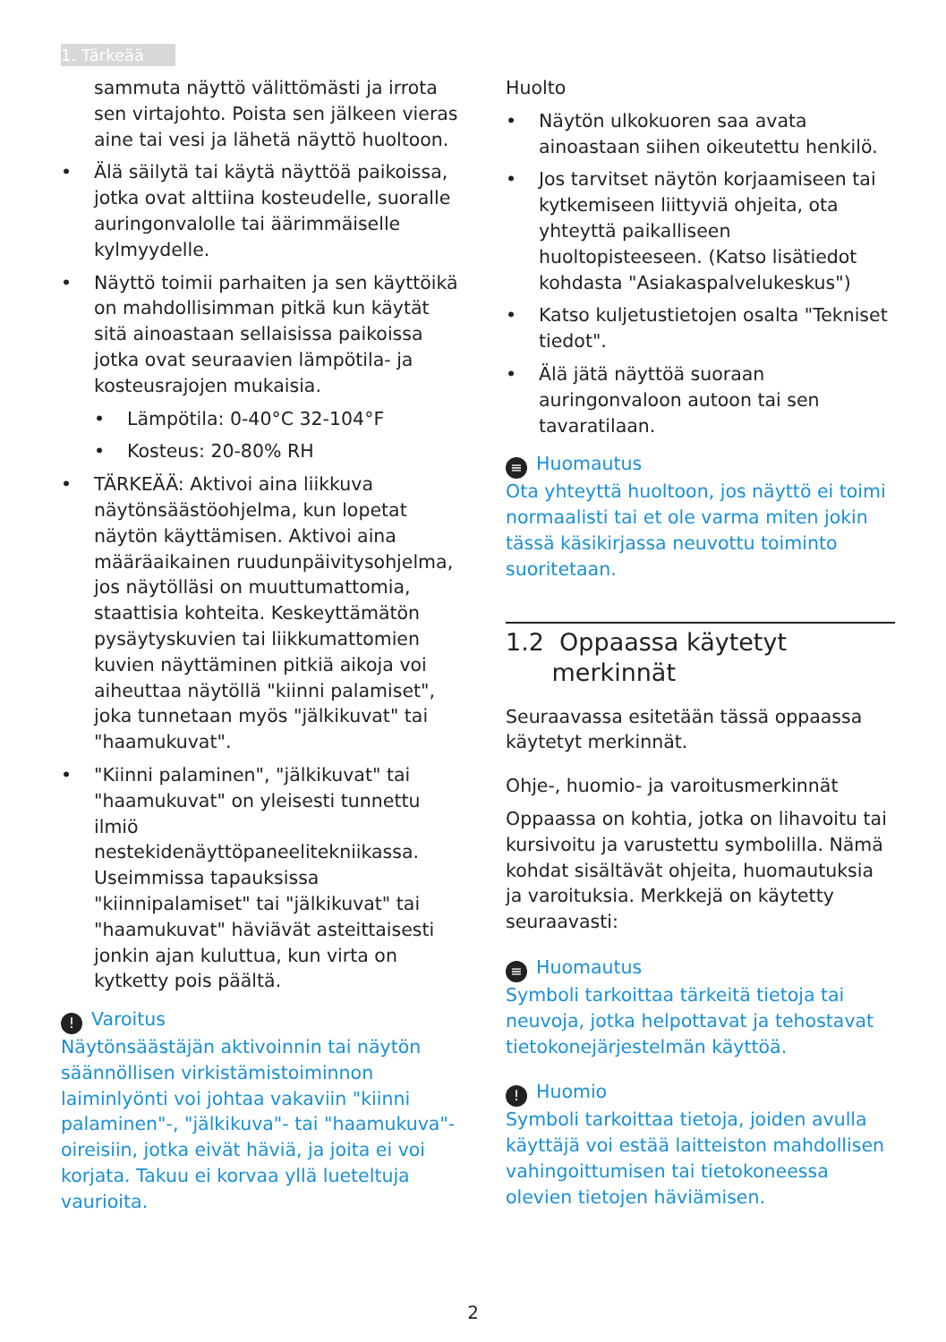1. Tärkeää
sammuta näyttö välittömästi ja irrota sen virtajohto. Poista sen jälkeen vieras aine tai vesi ja lähetä näyttö huoltoon.
• Älä säilytä tai käytä näyttöä paikoissa, jotka ovat alttiina kosteudelle, suoralle auringonvalolle tai äärimmäiselle kylmyydelle.
• Näyttö toimii parhaiten ja sen käyttöikä on mahdollisimman pitkä kun käytät sitä ainoastaan sellaisissa paikoissa jotka ovat seuraavien lämpötila- ja kosteusrajojen mukaisia.
• Lämpötila: 0-40°C 32-104°F
• Kosteus: 20-80% RH
• TÄRKEÄÄ: Aktivoi aina liikkuva näytönsäästöohjelma, kun lopetat näytön käyttämisen. Aktivoi aina määräaikainen ruudunpäivitysohjelma, jos näytölläsi on muuttumattomia, staattisia kohteita. Keskeyttämätön pysäytyskuvien tai liikkumattomien kuvien näyttäminen pitkiä aikoja voi aiheuttaa näytöllä "kiinni palamiset", joka tunnetaan myös "jälkikuvat" tai "haamukuvat".
• "Kiinni palaminen", "jälkikuvat" tai "haamukuvat" on yleisesti tunnettu ilmiö nestekidenäyttöpaneelitekniikassa. Useimmissa tapauksissa "kiinnipalamiset" tai "jälkikuvat" tai "haamukuvat" häviävät asteittaisesti jonkin ajan kuluttua, kun virta on kytketty pois päältä.
! Varoitus
Näytönsäästäjän aktivoinnin tai näytön säännöllisen virkistämistoiminnon laiminlyönti voi johtaa vakaviin "kiinni palaminen"-, "jälkikuva"- tai "haamukuva"-oireisiin, jotka eivät häviä, ja joita ei voi korjata. Takuu ei korvaa yllä lueteltuja vaurioita.
Huolto
• Näytön ulkokuoren saa avata ainoastaan siihen oikeutettu henkilö.
• Jos tarvitset näytön korjaamiseen tai kytkemiseen liittyviä ohjeita, ota yhteyttä paikalliseen huoltopisteeseen. (Katso lisätiedot kohdasta "Asiakaspalvelukeskus")
• Katso kuljetustietojen osalta "Tekniset tiedot".
• Älä jätä näyttöä suoraan auringonvaloon autoon tai sen tavaratilaan.
≡ Huomautus
Ota yhteyttä huoltoon, jos näyttö ei toimi normaalisti tai et ole varma miten jokin tässä käsikirjassa neuvottu toiminto suoritetaan.
1.2 Oppaassa käytetyt
merkinnät
Seuraavassa esitetään tässä oppaassa käytetyt merkinnät.
Ohje-, huomio- ja varoitusmerkinnät
Oppaassa on kohtia, jotka on lihavoitu tai kursivoitu ja varustettu symbolilla. Nämä kohdat sisältävät ohjeita, huomautuksia ja varoituksia. Merkkejä on käytetty seuraavasti:
≡ Huomautus
Symboli tarkoittaa tärkeitä tietoja tai neuvoja, jotka helpottavat ja tehostavat tietokonejärjestelmän käyttöä.
! Huomio
Symboli tarkoittaa tietoja, joiden avulla käyttäjä voi estää laitteiston mahdollisen vahingoittumisen tai tietokoneessa olevien tietojen häviämisen.
2